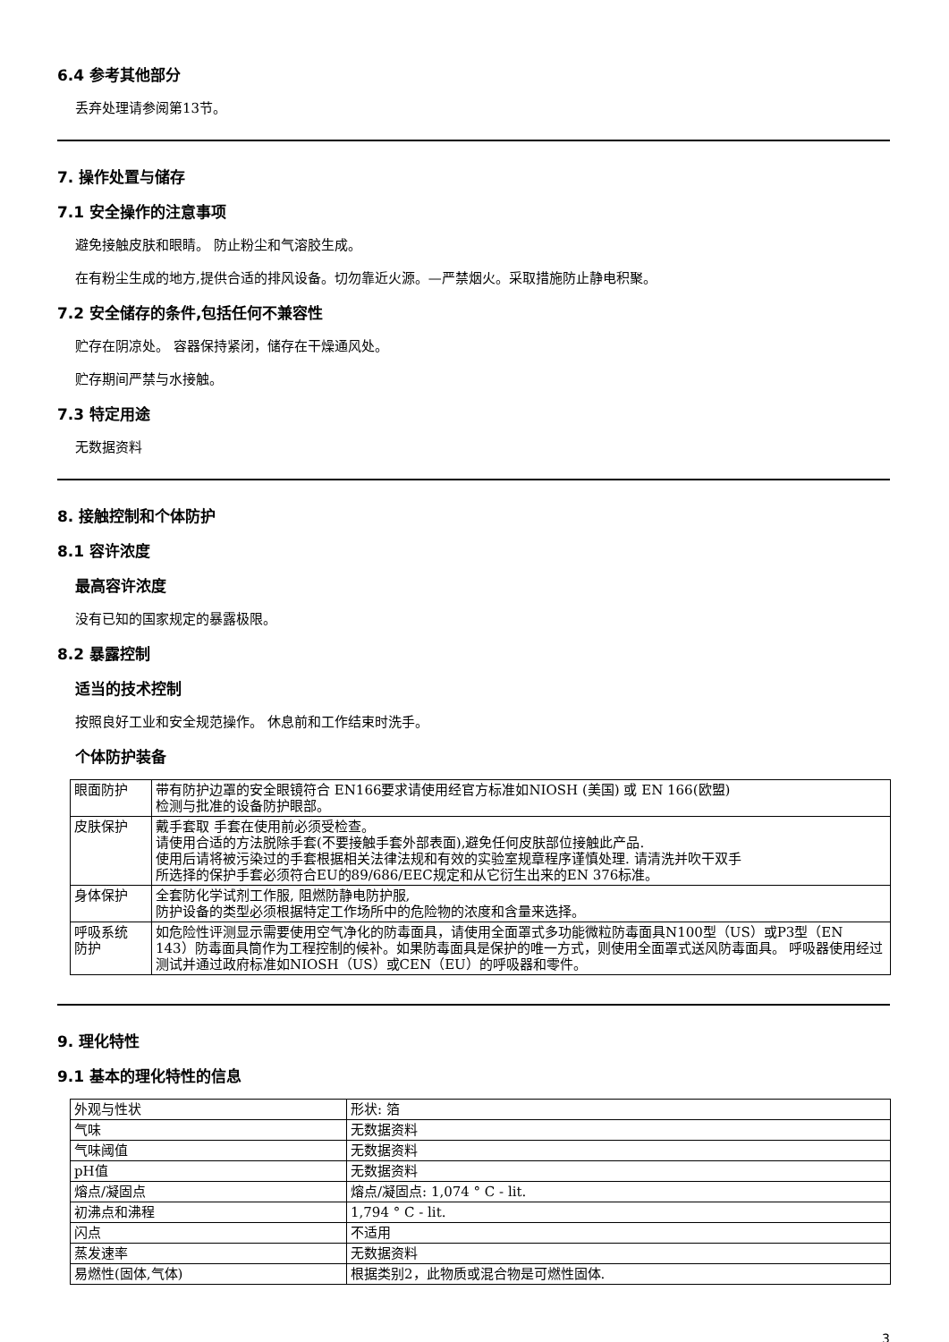6.4 参考其他部分
丢弃处理请参阅第13节。
7. 操作处置与储存
7.1 安全操作的注意事项
避免接触皮肤和眼睛。 防止粉尘和气溶胶生成。
在有粉尘生成的地方,提供合适的排风设备。切勿靠近火源。—严禁烟火。采取措施防止静电积聚。
7.2 安全储存的条件,包括任何不兼容性
贮存在阴凉处。 容器保持紧闭，储存在干燥通风处。
贮存期间严禁与水接触。
7.3 特定用途
无数据资料
8. 接触控制和个体防护
8.1 容许浓度
最高容许浓度
没有已知的国家规定的暴露极限。
8.2 暴露控制
适当的技术控制
按照良好工业和安全规范操作。 休息前和工作结束时洗手。
个体防护装备
| 眼面防护 | 带有防护边罩的安全眼镜符合 EN166要求请使用经官方标准如NIOSH (美国) 或 EN 166(欧盟) 检测与批准的设备防护眼部。 |
| 皮肤保护 | 戴手套取 手套在使用前必须受检查。 请使用合适的方法脱除手套(不要接触手套外部表面),避免任何皮肤部位接触此产品. 使用后请将被污染过的手套根据相关法律法规和有效的实验室规章程序谨慎处理. 请清洗并吹干双手 所选择的保护手套必须符合EU的89/686/EEC规定和从它衍生出来的EN 376标准。 |
| 身体保护 | 全套防化学试剂工作服, 阻燃防静电防护服, 防护设备的类型必须根据特定工作场所中的危险物的浓度和含量来选择。 |
| 呼吸系统 防护 | 如危险性评测显示需要使用空气净化的防毒面具，请使用全面罩式多功能微粒防毒面具N100型（US）或P3型（EN 143）防毒面具筒作为工程控制的候补。如果防毒面具是保护的唯一方式，则使用全面罩式送风防毒面具。 呼吸器使用经过测试并通过政府标准如NIOSH（US）或CEN（EU）的呼吸器和零件。 |
9. 理化特性
9.1 基本的理化特性的信息
| 外观与性状 | 形状: 箔 |
| 气味 | 无数据资料 |
| 气味阈值 | 无数据资料 |
| pH值 | 无数据资料 |
| 熔点/凝固点 | 熔点/凝固点: 1,074 ° C - lit. |
| 初沸点和沸程 | 1,794 ° C - lit. |
| 闪点 | 不适用 |
| 蒸发速率 | 无数据资料 |
| 易燃性(固体,气体) | 根据类别2，此物质或混合物是可燃性固体. |
3